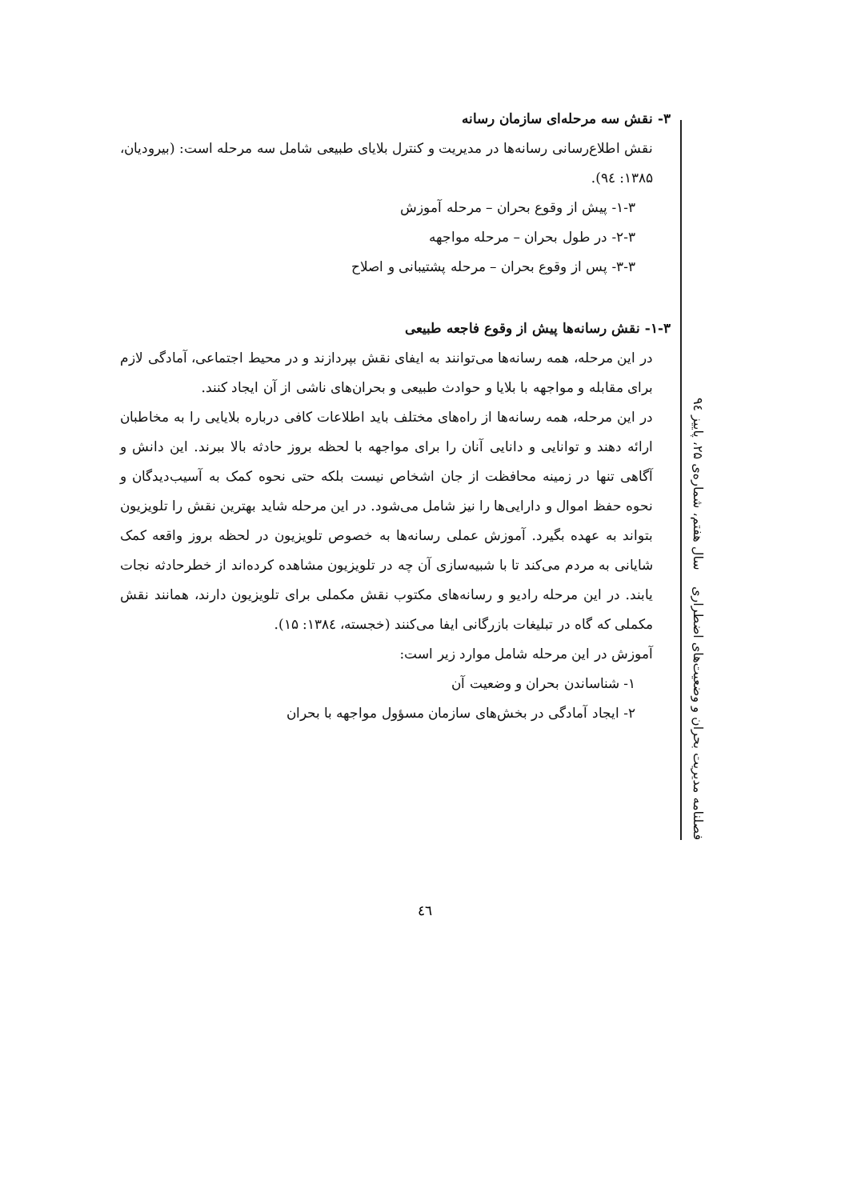۳- نقش سه مرحله‌ای سازمان رسانه
نقش اطلاع‌رسانی رسانه‌ها در مدیریت و کنترل بلایای طبیعی شامل سه مرحله است: (بیرودیان، ۱۳۸۵: ۹٤).
۱-۳- پیش از وقوع بحران – مرحله آموزش
۲-۳- در طول بحران – مرحله مواجهه
۳-۳- پس از وقوع بحران – مرحله پشتیبانی و اصلاح
۱-۳- نقش رسانه‌ها پیش از وقوع فاجعه طبیعی
در این مرحله، همه رسانه‌ها می‌توانند به ایفای نقش بپردازند و در محیط اجتماعی، آمادگی لازم برای مقابله و مواجهه با بلایا و حوادث طبیعی و بحران‌های ناشی از آن ایجاد کنند.
در این مرحله، همه رسانه‌ها از راه‌های مختلف باید اطلاعات کافی درباره بلایایی را به مخاطبان ارائه دهند و توانایی و دانایی آنان را برای مواجهه با لحظه بروز حادثه بالا ببرند. این دانش و آگاهی تنها در زمینه محافظت از جان اشخاص نیست بلکه حتی نحوه کمک به آسیب‌دیدگان و نحوه حفظ اموال و دارایی‌ها را نیز شامل می‌شود. در این مرحله شاید بهترین نقش را تلویزیون بتواند به عهده بگیرد. آموزش عملی رسانه‌ها به خصوص تلویزیون در لحظه بروز واقعه کمک شایانی به مردم می‌کند تا با شبیه‌سازی آن چه در تلویزیون مشاهده کرده‌اند از خطرحادثه نجات یابند. در این مرحله رادیو و رسانه‌های مکتوب نقش مکملی برای تلویزیون دارند، همانند نقش مکملی که گاه در تبلیغات بازرگانی ایفا می‌کنند (خجسته، ۱۳۸٤: ۱۵).
آموزش در این مرحله شامل موارد زیر است:
۱- شناساندن بحران و وضعیت آن
۲- ایجاد آمادگی در بخش‌های سازمان مسؤول مواجهه با بحران
فصلنامه مدیریت بحران و وضعیت‌های اضطراری سال هفتم، شماره‌ی ۲۵، پاییز ۹٤
٤٦